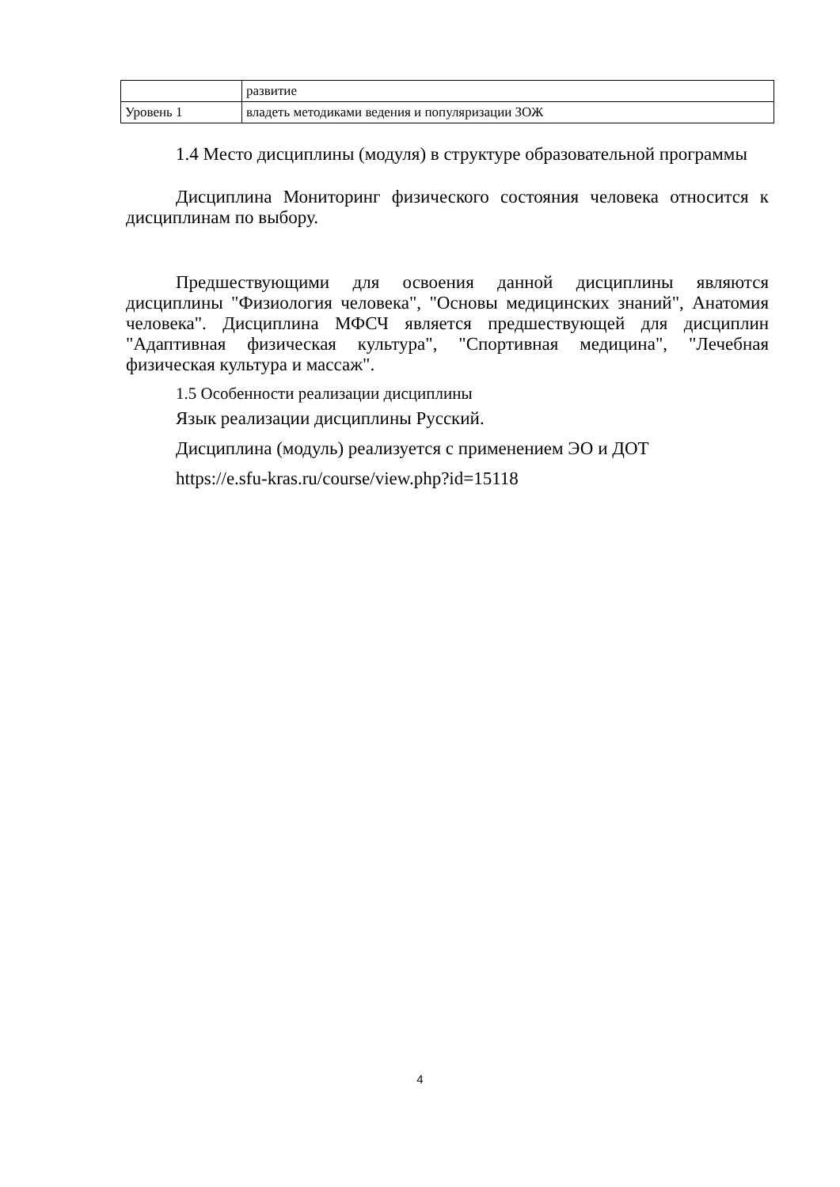| | развитие |
| Уровень 1 | владеть методиками ведения и популяризации ЗОЖ |
1.4 Место дисциплины (модуля) в структуре образовательной программы
Дисциплина Мониторинг физического состояния человека относится к дисциплинам по выбору.
Предшествующими для освоения данной дисциплины являются дисциплины "Физиология человека", "Основы медицинских знаний", Анатомия человека". Дисциплина МФСЧ является предшествующей для дисциплин "Адаптивная физическая культура", "Спортивная медицина", "Лечебная физическая культура и массаж".
1.5 Особенности реализации дисциплины
Язык реализации дисциплины Русский.
Дисциплина (модуль) реализуется с применением ЭО и ДОТ
https://e.sfu-kras.ru/course/view.php?id=15118
4